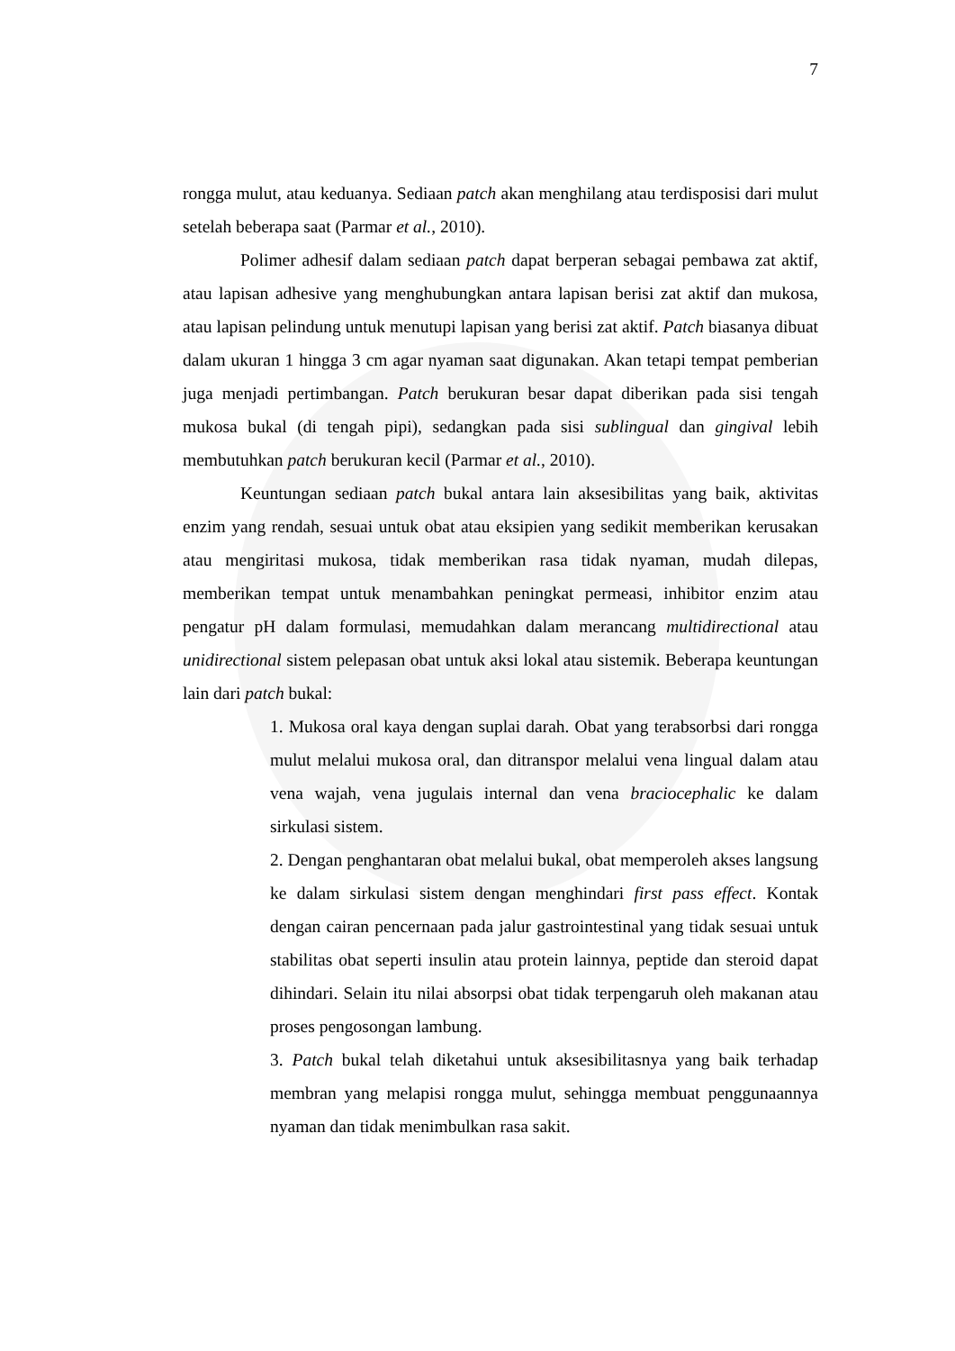7
rongga mulut, atau keduanya. Sediaan patch akan menghilang atau terdisposisi dari mulut setelah beberapa saat (Parmar et al., 2010).
Polimer adhesif dalam sediaan patch dapat berperan sebagai pembawa zat aktif, atau lapisan adhesive yang menghubungkan antara lapisan berisi zat aktif dan mukosa, atau lapisan pelindung untuk menutupi lapisan yang berisi zat aktif. Patch biasanya dibuat dalam ukuran 1 hingga 3 cm agar nyaman saat digunakan. Akan tetapi tempat pemberian juga menjadi pertimbangan. Patch berukuran besar dapat diberikan pada sisi tengah mukosa bukal (di tengah pipi), sedangkan pada sisi sublingual dan gingival lebih membutuhkan patch berukuran kecil (Parmar et al., 2010).
Keuntungan sediaan patch bukal antara lain aksesibilitas yang baik, aktivitas enzim yang rendah, sesuai untuk obat atau eksipien yang sedikit memberikan kerusakan atau mengiritasi mukosa, tidak memberikan rasa tidak nyaman, mudah dilepas, memberikan tempat untuk menambahkan peningkat permeasi, inhibitor enzim atau pengatur pH dalam formulasi, memudahkan dalam merancang multidirectional atau unidirectional sistem pelepasan obat untuk aksi lokal atau sistemik. Beberapa keuntungan lain dari patch bukal:
1. Mukosa oral kaya dengan suplai darah. Obat yang terabsorbsi dari rongga mulut melalui mukosa oral, dan ditranspor melalui vena lingual dalam atau vena wajah, vena jugulais internal dan vena braciocephalic ke dalam sirkulasi sistem.
2. Dengan penghantaran obat melalui bukal, obat memperoleh akses langsung ke dalam sirkulasi sistem dengan menghindari first pass effect. Kontak dengan cairan pencernaan pada jalur gastrointestinal yang tidak sesuai untuk stabilitas obat seperti insulin atau protein lainnya, peptide dan steroid dapat dihindari. Selain itu nilai absorpsi obat tidak terpengaruh oleh makanan atau proses pengosongan lambung.
3. Patch bukal telah diketahui untuk aksesibilitasnya yang baik terhadap membran yang melapisi rongga mulut, sehingga membuat penggunaannya nyaman dan tidak menimbulkan rasa sakit.